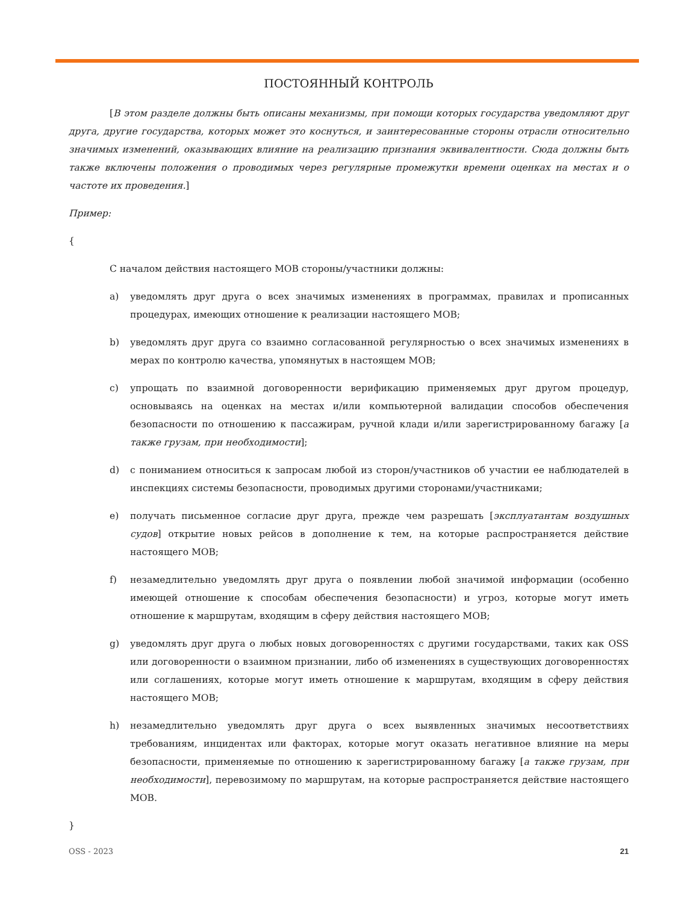ПОСТОЯННЫЙ КОНТРОЛЬ
[В этом разделе должны быть описаны механизмы, при помощи которых государства уведомляют друг друга, другие государства, которых может это коснуться, и заинтересованные стороны отрасли относительно значимых изменений, оказывающих влияние на реализацию признания эквивалентности. Сюда должны быть также включены положения о проводимых через регулярные промежутки времени оценках на местах и о частоте их проведения.]
Пример:
{
С началом действия настоящего МОВ стороны/участники должны:
a) уведомлять друг друга о всех значимых изменениях в программах, правилах и прописанных процедурах, имеющих отношение к реализации настоящего МОВ;
b) уведомлять друг друга со взаимно согласованной регулярностью о всех значимых изменениях в мерах по контролю качества, упомянутых в настоящем МОВ;
c) упрощать по взаимной договоренности верификацию применяемых друг другом процедур, основываясь на оценках на местах и/или компьютерной валидации способов обеспечения безопасности по отношению к пассажирам, ручной клади и/или зарегистрированному багажу [а также грузам, при необходимости];
d) с пониманием относиться к запросам любой из сторон/участников об участии ее наблюдателей в инспекциях системы безопасности, проводимых другими сторонами/участниками;
e) получать письменное согласие друг друга, прежде чем разрешать [эксплуатантам воздушных судов] открытие новых рейсов в дополнение к тем, на которые распространяется действие настоящего МОВ;
f) незамедлительно уведомлять друг друга о появлении любой значимой информации (особенно имеющей отношение к способам обеспечения безопасности) и угроз, которые могут иметь отношение к маршрутам, входящим в сферу действия настоящего МОВ;
g) уведомлять друг друга о любых новых договоренностях с другими государствами, таких как OSS или договоренности о взаимном признании, либо об изменениях в существующих договоренностях или соглашениях, которые могут иметь отношение к маршрутам, входящим в сферу действия настоящего МОВ;
h) незамедлительно уведомлять друг друга о всех выявленных значимых несоответствиях требованиям, инцидентах или факторах, которые могут оказать негативное влияние на меры безопасности, применяемые по отношению к зарегистрированному багажу [а также грузам, при необходимости], перевозимому по маршрутам, на которые распространяется действие настоящего МОВ.
}
OSS - 2023 21